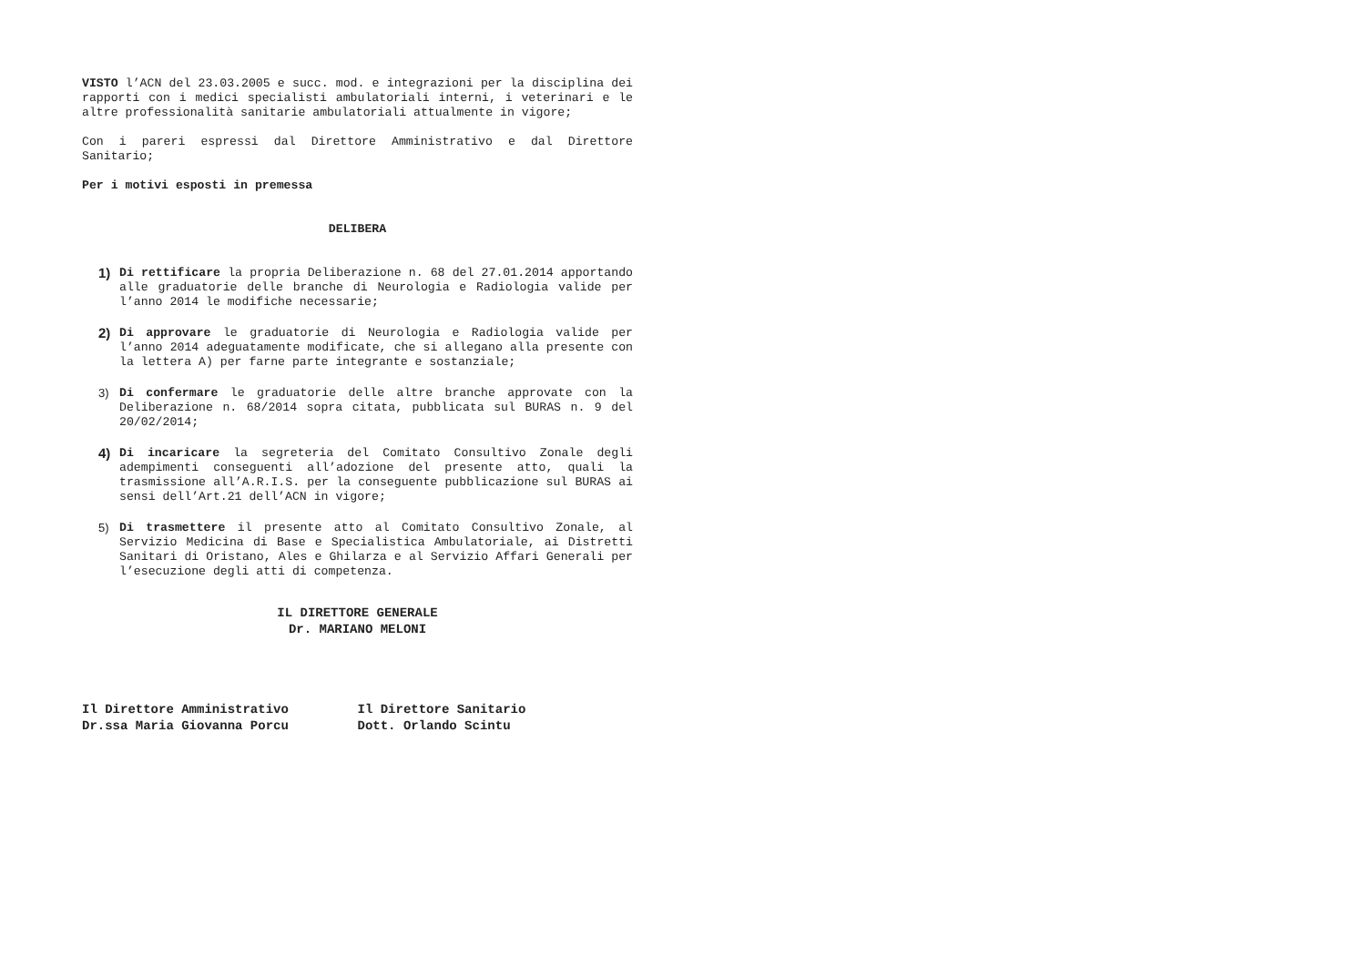VISTO l’ACN del 23.03.2005 e succ. mod. e integrazioni per la disciplina dei rapporti con i medici specialisti ambulatoriali interni, i veterinari e le altre professionalità sanitarie ambulatoriali attualmente in vigore;
Con i pareri espressi dal Direttore Amministrativo e dal Direttore Sanitario;
Per i motivi esposti in premessa
DELIBERA
1) Di rettificare la propria Deliberazione n. 68 del 27.01.2014 apportando alle graduatorie delle branche di Neurologia e Radiologia valide per l’anno 2014 le modifiche necessarie;
2) Di approvare le graduatorie di Neurologia e Radiologia valide per l’anno 2014 adeguatamente modificate, che si allegano alla presente con la lettera A) per farne parte integrante e sostanziale;
3) Di confermare le graduatorie delle altre branche approvate con la Deliberazione n. 68/2014 sopra citata, pubblicata sul BURAS n. 9 del 20/02/2014;
4) Di incaricare la segreteria del Comitato Consultivo Zonale degli adempimenti conseguenti all’adozione del presente atto, quali la trasmissione all’A.R.I.S. per la conseguente pubblicazione sul BURAS ai sensi dell’Art.21 dell’ACN in vigore;
5) Di trasmettere il presente atto al Comitato Consultivo Zonale, al Servizio Medicina di Base e Specialistica Ambulatoriale, ai Distretti Sanitari di Oristano, Ales e Ghilarza e al Servizio Affari Generali per l’esecuzione degli atti di competenza.
IL DIRETTORE GENERALE
Dr. MARIANO MELONI
Il Direttore Amministrativo
Dr.ssa Maria Giovanna Porcu
Il Direttore Sanitario
Dott. Orlando Scintu